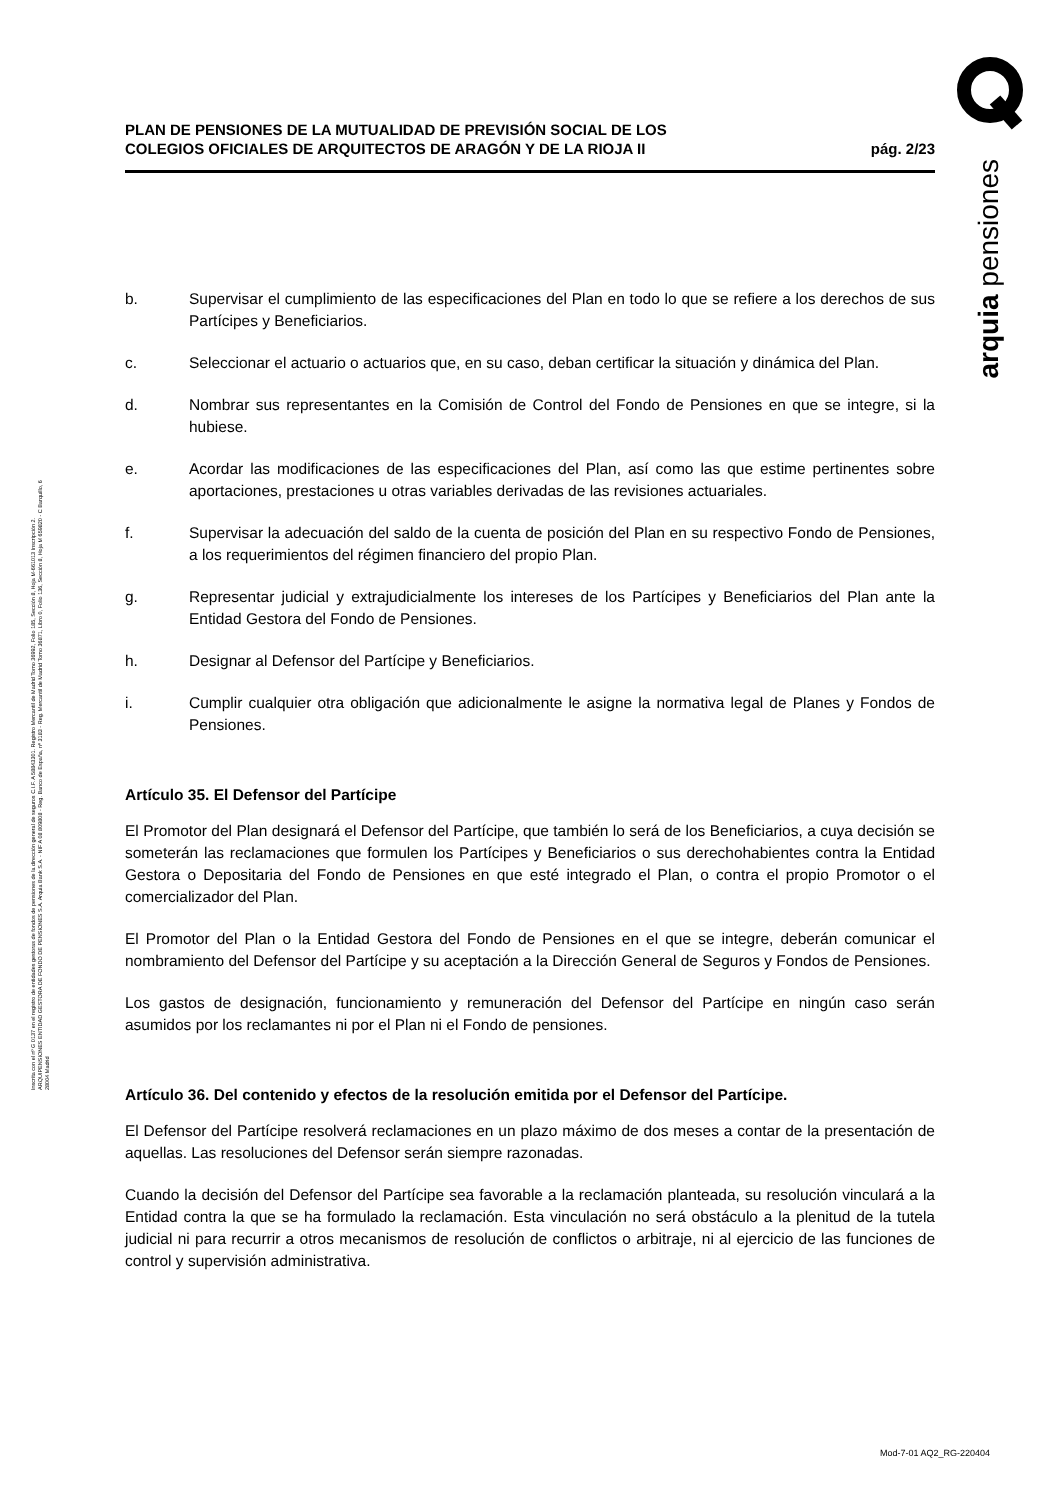Inscrita con el nº G 0137 en el registro de entidades gestoras de fondos de pensiones de la dirección general de seguros C.I.F. A 58843301. Registro Mercantil de Madrid Tomo 36992, Folio 185, Sección 8, Hoja M-661013 Inscripción 2. ARQUIPENSIONES ENTIDAD GESTORA DE FONDO DE PENSIONES S.A. Arquia Bank S.A. - NIF A 08 809808 - Reg. Banco de España, nº 3183 - Reg. Mercantil de Madrid Tomo 36871, Libro 0, Folio 136, Sección 8, Hoja M 659820 - C Barquillo, 6 28004 Madrid
arquia pensiones
PLAN DE PENSIONES DE LA MUTUALIDAD DE PREVISIÓN SOCIAL DE LOS
COLEGIOS OFICIALES DE ARQUITECTOS DE ARAGÓN Y DE LA RIOJA II
pág. 2/23
b. Supervisar el cumplimiento de las especificaciones del Plan en todo lo que se refiere a los derechos de sus Partícipes y Beneficiarios.
c. Seleccionar el actuario o actuarios que, en su caso, deban certificar la situación y dinámica del Plan.
d. Nombrar sus representantes en la Comisión de Control del Fondo de Pensiones en que se integre, si la hubiese.
e. Acordar las modificaciones de las especificaciones del Plan, así como las que estime pertinentes sobre aportaciones, prestaciones u otras variables derivadas de las revisiones actuariales.
f. Supervisar la adecuación del saldo de la cuenta de posición del Plan en su respectivo Fondo de Pensiones, a los requerimientos del régimen financiero del propio Plan.
g. Representar judicial y extrajudicialmente los intereses de los Partícipes y Beneficiarios del Plan ante la Entidad Gestora del Fondo de Pensiones.
h. Designar al Defensor del Partícipe y Beneficiarios.
i. Cumplir cualquier otra obligación que adicionalmente le asigne la normativa legal de Planes y Fondos de Pensiones.
Artículo 35. El Defensor del Partícipe
El Promotor del Plan designará el Defensor del Partícipe, que también lo será de los Beneficiarios, a cuya decisión se someterán las reclamaciones que formulen los Partícipes y Beneficiarios o sus derechohabientes contra la Entidad Gestora o Depositaria del Fondo de Pensiones en que esté integrado el Plan, o contra el propio Promotor o el comercializador del Plan.
El Promotor del Plan o la Entidad Gestora del Fondo de Pensiones en el que se integre, deberán comunicar el nombramiento del Defensor del Partícipe y su aceptación a la Dirección General de Seguros y Fondos de Pensiones.
Los gastos de designación, funcionamiento y remuneración del Defensor del Partícipe en ningún caso serán asumidos por los reclamantes ni por el Plan ni el Fondo de pensiones.
Artículo 36. Del contenido y efectos de la resolución emitida por el Defensor del Partícipe.
El Defensor del Partícipe resolverá reclamaciones en un plazo máximo de dos meses a contar de la presentación de aquellas. Las resoluciones del Defensor serán siempre razonadas.
Cuando la decisión del Defensor del Partícipe sea favorable a la reclamación planteada, su resolución vinculará a la Entidad contra la que se ha formulado la reclamación. Esta vinculación no será obstáculo a la plenitud de la tutela judicial ni para recurrir a otros mecanismos de resolución de conflictos o arbitraje, ni al ejercicio de las funciones de control y supervisión administrativa.
Mod-7-01 AQ2_RG-220404